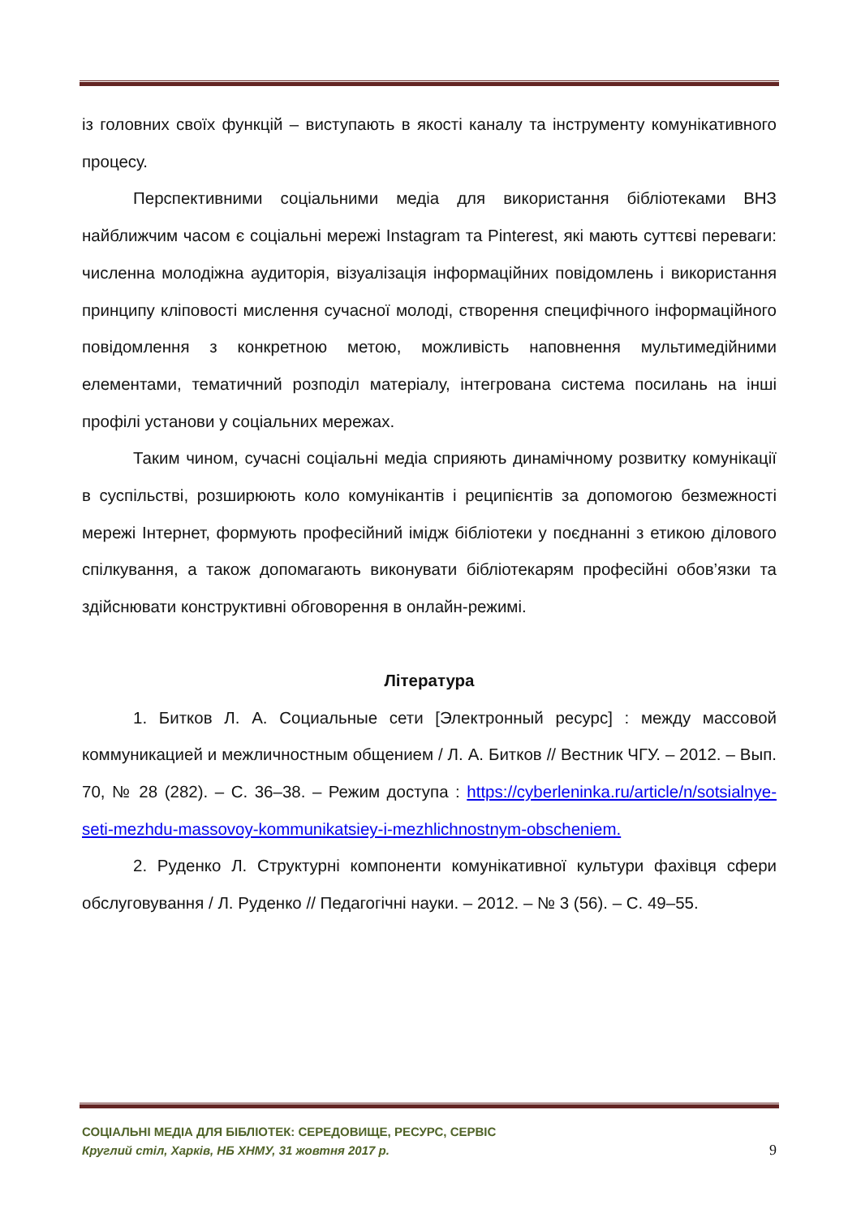із головних своїх функцій – виступають в якості каналу та інструменту комунікативного процесу.
Перспективними соціальними медіа для використання бібліотеками ВНЗ найближчим часом є соціальні мережі Instagram та Pinterest, які мають суттєві переваги: численна молодіжна аудиторія, візуалізація інформаційних повідомлень і використання принципу кліповості мислення сучасної молоді, створення специфічного інформаційного повідомлення з конкретною метою, можливість наповнення мультимедійними елементами, тематичний розподіл матеріалу, інтегрована система посилань на інші профілі установи у соціальних мережах.
Таким чином, сучасні соціальні медіа сприяють динамічному розвитку комунікації в суспільстві, розширюють коло комунікантів і реципієнтів за допомогою безмежності мережі Інтернет, формують професійний імідж бібліотеки у поєднанні з етикою ділового спілкування, а також допомагають виконувати бібліотекарям професійні обов’язки та здійснювати конструктивні обговорення в онлайн-режимі.
Література
1. Битков Л. А. Социальные сети [Электронный ресурс] : между массовой коммуникацией и межличностным общением / Л. А. Битков // Вестник ЧГУ. – 2012. – Вып. 70, № 28 (282). – С. 36–38. – Режим доступа : https://cyberleninka.ru/article/n/sotsialnye-seti-mezhdu-massovoy-kommunikatsiey-i-mezhlichnostnym-obscheniem.
2. Руденко Л. Структурні компоненти комунікативної культури фахівця сфери обслуговування / Л. Руденко // Педагогічні науки. – 2012. – № 3 (56). – С. 49–55.
СОЦІАЛЬНІ МЕДІА ДЛЯ БІБЛІОТЕК: СЕРЕДОВИЩЕ, РЕСУРС, СЕРВІС
Круглий стіл, Харків, НБ ХНМУ, 31 жовтня 2017 р.
9